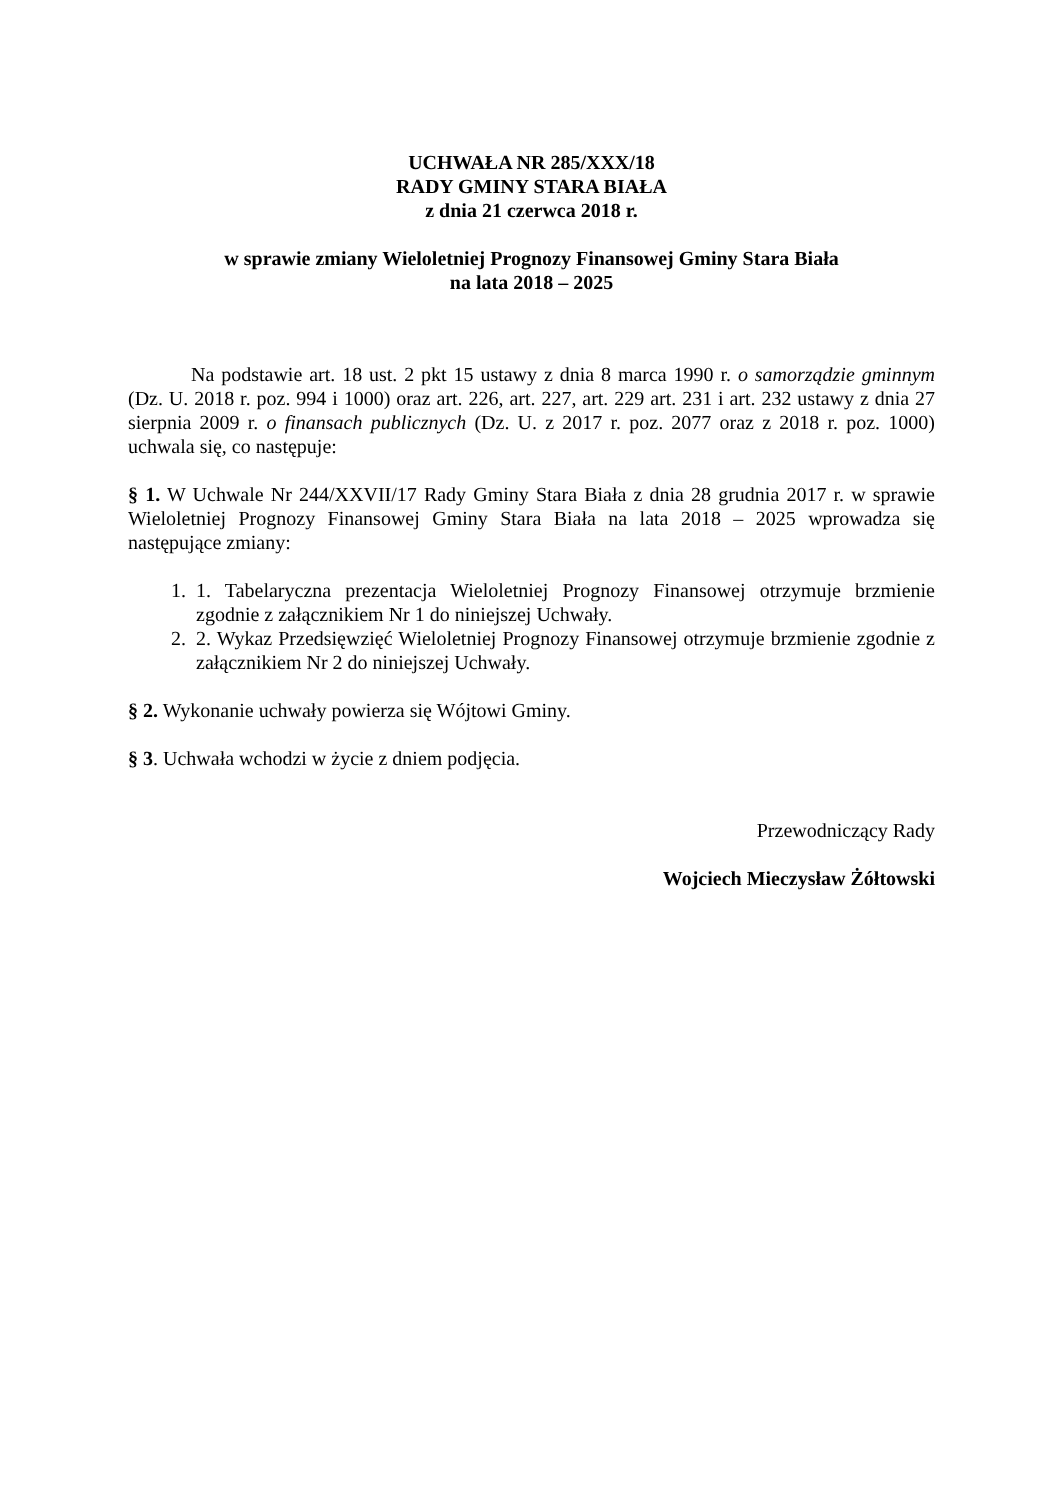UCHWAŁA NR 285/XXX/18
RADY GMINY STARA BIAŁA
z dnia 21 czerwca 2018 r.
w sprawie zmiany Wieloletniej Prognozy Finansowej Gminy Stara Biała
na lata 2018 – 2025
Na podstawie art. 18 ust. 2 pkt 15 ustawy z dnia 8 marca 1990 r. o samorządzie gminnym (Dz. U. 2018 r. poz. 994 i 1000) oraz art. 226, art. 227, art. 229 art. 231 i art. 232 ustawy z dnia 27 sierpnia 2009 r. o finansach publicznych (Dz. U. z 2017 r. poz. 2077 oraz z 2018 r. poz. 1000) uchwala się, co następuje:
§ 1. W Uchwale Nr 244/XXVII/17 Rady Gminy Stara Biała z dnia 28 grudnia 2017 r. w sprawie Wieloletniej Prognozy Finansowej Gminy Stara Biała na lata 2018 – 2025 wprowadza się następujące zmiany:
1. 1. Tabelaryczna prezentacja Wieloletniej Prognozy Finansowej otrzymuje brzmienie zgodnie z załącznikiem Nr 1 do niniejszej Uchwały.
2. 2. Wykaz Przedsięwzięć Wieloletniej Prognozy Finansowej otrzymuje brzmienie zgodnie z załącznikiem Nr 2 do niniejszej Uchwały.
§ 2. Wykonanie uchwały powierza się Wójtowi Gminy.
§ 3. Uchwała wchodzi w życie z dniem podjęcia.
Przewodniczący Rady
Wojciech Mieczysław Żółtowski